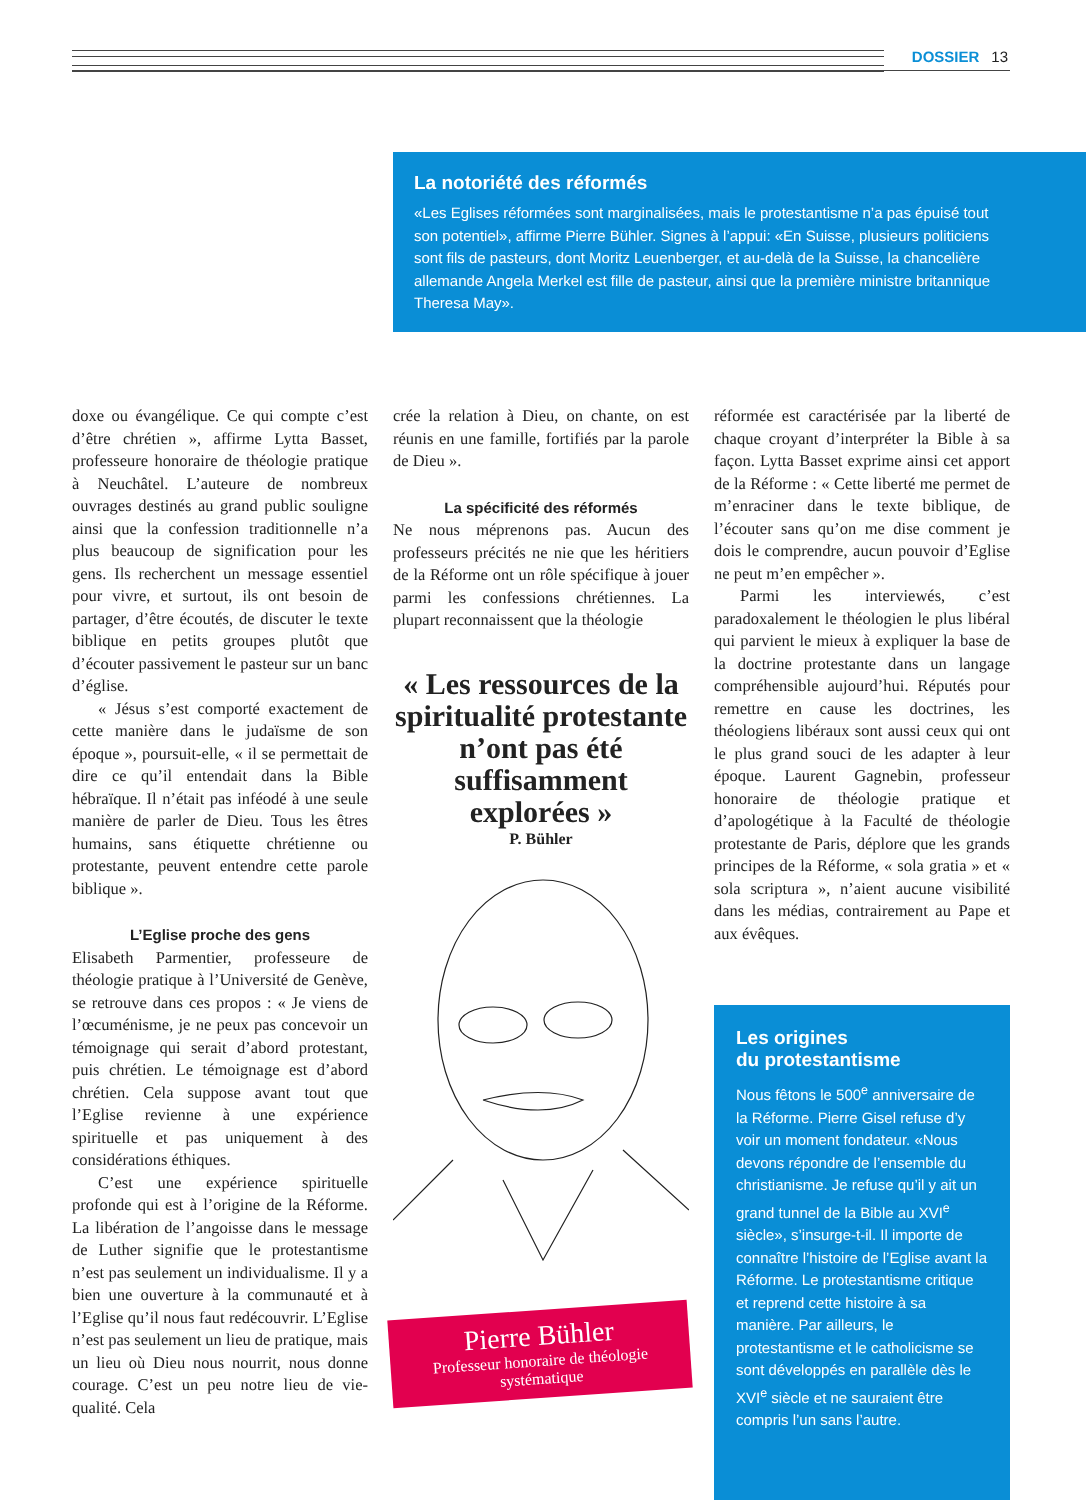DOSSIER 13
La notoriété des réformés
«Les Eglises réformées sont marginalisées, mais le protestantisme n’a pas épuisé tout son potentiel», affirme Pierre Bühler. Signes à l’appui: «En Suisse, plusieurs politiciens sont fils de pasteurs, dont Moritz Leuenberger, et au-delà de la Suisse, la chancelière allemande Angela Merkel est fille de pasteur, ainsi que la première ministre britannique Theresa May».
doxe ou évangélique. Ce qui compte c’est d’être chrétien », affirme Lytta Basset, professeure honoraire de théologie pratique à Neuchâtel. L’auteure de nombreux ouvrages destinés au grand public souligne ainsi que la confession traditionnelle n’a plus beaucoup de signification pour les gens. Ils recherchent un message essentiel pour vivre, et surtout, ils ont besoin de partager, d’être écoutés, de discuter le texte biblique en petits groupes plutôt que d’écouter passivement le pasteur sur un banc d’église.
« Jésus s’est comporté exactement de cette manière dans le judaïsme de son époque », poursuit-elle, « il se permettait de dire ce qu’il entendait dans la Bible hébraïque. Il n’était pas inféodé à une seule manière de parler de Dieu. Tous les êtres humains, sans étiquette chrétienne ou protestante, peuvent entendre cette parole biblique ».
L’Eglise proche des gens
Elisabeth Parmentier, professeure de théologie pratique à l’Université de Genève, se retrouve dans ces propos : « Je viens de l’œcuménisme, je ne peux pas concevoir un témoignage qui serait d’abord protestant, puis chrétien. Le témoignage est d’abord chrétien. Cela suppose avant tout que l’Eglise revienne à une expérience spirituelle et pas uniquement à des considérations éthiques.
C’est une expérience spirituelle profonde qui est à l’origine de la Réforme. La libération de l’angoisse dans le message de Luther signifie que le protestantisme n’est pas seulement un individualisme. Il y a bien une ouverture à la communauté et à l’Eglise qu’il nous faut redécouvrir. L’Eglise n’est pas seulement un lieu de pratique, mais un lieu où Dieu nous nourrit, nous donne courage. C’est un peu notre lieu de vie-qualité. Cela
crée la relation à Dieu, on chante, on est réunis en une famille, fortifiés par la parole de Dieu ».
La spécificité des réformés
Ne nous méprenons pas. Aucun des professeurs précités ne nie que les héritiers de la Réforme ont un rôle spécifique à jouer parmi les confessions chrétiennes. La plupart reconnaissent que la théologie
« Les ressources de la spiritualité protestante n’ont pas été suffisamment explorées »
P. Bühler
Pierre Bühler
Professeur honoraire de théologie systématique
réformée est caractérisée par la liberté de chaque croyant d’interpréter la Bible à sa façon. Lytta Basset exprime ainsi cet apport de la Réforme : « Cette liberté me permet de m’enraciner dans le texte biblique, de l’écouter sans qu’on me dise comment je dois le comprendre, aucun pouvoir d’Eglise ne peut m’en empêcher ».
Parmi les interviewés, c’est paradoxalement le théologien le plus libéral qui parvient le mieux à expliquer la base de la doctrine protestante dans un langage compréhensible aujourd’hui. Réputés pour remettre en cause les doctrines, les théologiens libéraux sont aussi ceux qui ont le plus grand souci de les adapter à leur époque. Laurent Gagnebin, professeur honoraire de théologie pratique et d’apologétique à la Faculté de théologie protestante de Paris, déplore que les grands principes de la Réforme, « sola gratia » et « sola scriptura », n’aient aucune visibilité dans les médias, contrairement au Pape et aux évêques.
Les origines
du protestantisme
Nous fêtons le 500<sup>e</sup> anniversaire de la Réforme. Pierre Gisel refuse d’y voir un moment fondateur. «Nous devons répondre de l’ensemble du christianisme. Je refuse qu’il y ait un grand tunnel de la Bible au XVI<sup>e</sup> siècle», s’insurge-t-il. Il importe de connaître l’histoire de l’Eglise avant la Réforme. Le protestantisme critique et reprend cette histoire à sa manière. Par ailleurs, le protestantisme et le catholicisme se sont développés en parallèle dès le XVI<sup>e</sup> siècle et ne sauraient être compris l’un sans l’autre.